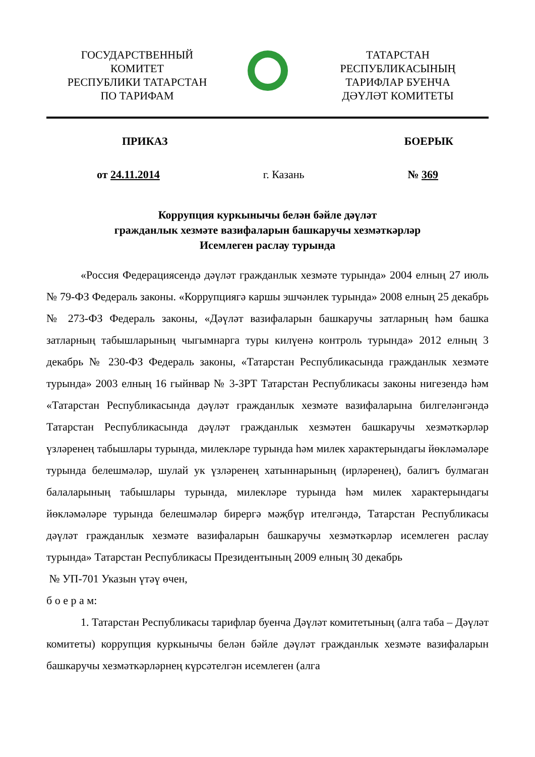ГОСУДАРСТВЕННЫЙ
КОМИТЕТ
РЕСПУБЛИКИ ТАТАРСТАН
ПО ТАРИФАМ
ТАТАРСТАН
РЕСПУБЛИКАСЫНЫҢ
ТАРИФЛАР БУЕНЧА
ДӘҮЛӘТ КОМИТЕТЫ
ПРИКАЗ БОЕРЫК
от 24.11.2014 г. Казань № 369
Коррупция куркынычы белән бәйле дәүләт
гражданлык хезмәте вазифаларын башкаручы хезмәткәрләр
Исемлеген раслау турында
«Россия Федерациясендә дәүләт гражданлык хезмәте турында» 2004 елның 27 июль № 79-ФЗ Федераль законы. «Коррупциягә каршы эшчәнлек турында» 2008 елның 25 декабрь № 273-ФЗ Федераль законы, «Дәүләт вазифаларын башкаручы затларның һәм башка затларның табышларының чыгымнарга туры килүенә контроль турында» 2012 елның 3 декабрь № 230-ФЗ Федераль законы, «Татарстан Республикасында гражданлык хезмәте турында» 2003 елның 16 гыйнвар № 3-ЗРТ Татарстан Республикасы законы нигезендә һәм «Татарстан Республикасында дәүләт гражданлык хезмәте вазифаларына билгеләнгәндә Татарстан Республикасында дәүләт гражданлык хезмәтен башкаручы хезмәткәрләр үзләренең табышлары турында, милекләре турында һәм милек характерындагы йөкләмәләре турында белешмәләр, шулай ук үзләренең хатыннарының (ирләренең), балигъ булмаган балаларының табышлары турында, милекләре турында һәм милек характерындагы йөкләмәләре турында белешмәләр бирергә мәҗбүр ителгәндә, Татарстан Республикасы дәүләт гражданлык хезмәте вазифаларын башкаручы хезмәткәрләр исемлеген раслау турында» Татарстан Республикасы Президентының 2009 елның 30 декабрь
№ УП-701 Указын үтәү өчен,
б о е р а м:
1. Татарстан Республикасы тарифлар буенча Дәүләт комитетының (алга таба – Дәүләт комитеты) коррупция куркынычы белән бәйле дәүләт гражданлык хезмәте вазифаларын башкаручы хезмәткәрләрнең күрсәтелгән исемлеген (алга